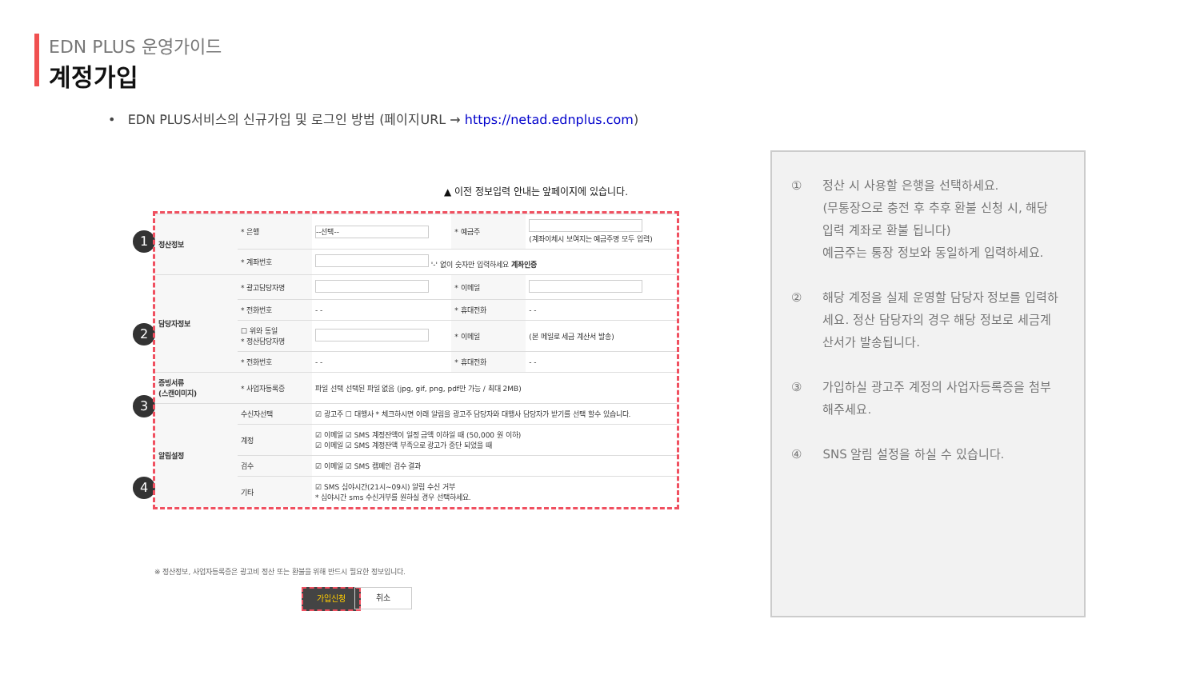EDN PLUS 운영가이드
계정가입
• EDN PLUS서비스의 신규가입 및 로그인 방법 (페이지URL → https://netad.ednplus.com)
▲ 이전 정보입력 안내는 앞페이지에 있습니다.
1
2
3
4
| 정산정보 | * 은행 | --선택-- | * 예금주 | (계좌이체시 보여지는 예금주명 모두 입력) |
| | * 계좌번호 | '-' 없이 숫자만 입력하세요 계좌인증 | | |
| 담당자정보 | * 광고담당자명 | | * 이메일 | |
| | * 전화번호 | - - | * 휴대전화 | - - |
| | ☐ 위와 동일 * 정산담당자명 | | * 이메일 | (본 메일로 세금 계산서 발송) |
| | * 전화번호 | - - | * 휴대전화 | - - |
| 증빙서류 (스캔이미지) | * 사업자등록증 | 파일 선택 선택된 파일 없음 (jpg, gif, png, pdf만 가능 / 최대 2MB) | | |
| 알림설정 | 수신자선택 | ☑ 광고주 ☐ 대행사 * 체크하시면 아래 알림을 광고주 담당자와 대행사 담당자가 받기를 선택 할수 있습니다. | | |
| | 계정 | ☑ 이메일 ☑ SMS 계정잔액이 일정 금액 이하일 때 (50,000 원 이하) ☑ 이메일 ☑ SMS 계정잔액 부족으로 광고가 중단 되었을 때 | | |
| | 검수 | ☑ 이메일 ☑ SMS 캠페인 검수 결과 | | |
| | 기타 | ☑ SMS 심야시간(21시~09시) 알림 수신 거부 * 심야시간 sms 수신거부를 원하실 경우 선택하세요. | | |
※ 정산정보, 사업자등록증은 광고비 정산 또는 환불을 위해 반드시 필요한 정보입니다.
가입신청 취소
① 정산 시 사용할 은행을 선택하세요.
(무통장으로 충전 후 추후 환불 신청 시, 해당 입력 계좌로 환불 됩니다)
예금주는 통장 정보와 동일하게 입력하세요.
② 해당 계정을 실제 운영할 담당자 정보를 입력하세요. 정산 담당자의 경우 해당 정보로 세금계산서가 발송됩니다.
③ 가입하실 광고주 계정의 사업자등록증을 첨부해주세요.
④ SNS 알림 설정을 하실 수 있습니다.